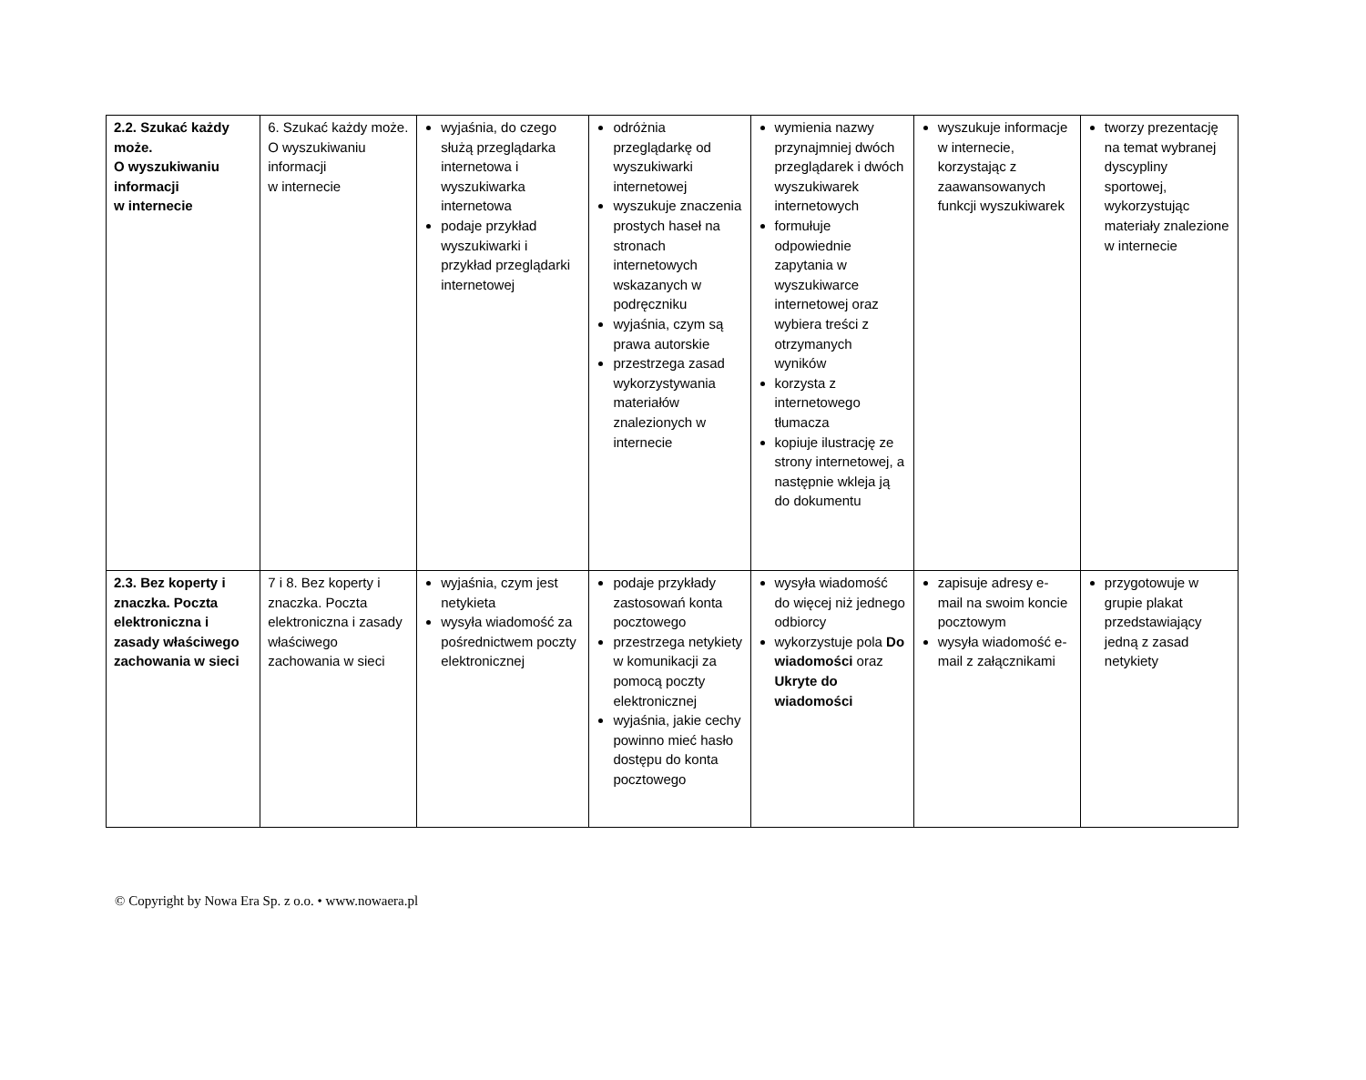| 2.2. Szukać każdy może. O wyszukiwaniu informacji w internecie | 6. Szukać każdy może. O wyszukiwaniu informacji w internecie | wyjaśnia, do czego służą przeglądarka internetowa i wyszukiwarka internetowa podaje przykład wyszukiwarki i przykład przeglądarki internetowej | odróżnia przeglądarkę od wyszukiwarki internetowej wyszukuje znaczenia prostych haseł na stronach internetowych wskazanych w podręczniku wyjaśnia, czym są prawa autorskie przestrzega zasad wykorzystywania materiałów znalezionych w internecie | wymienia nazwy przynajmniej dwóch przeglądarek i dwóch wyszukiwarek internetowych formułuje odpowiednie zapytania w wyszukiwarce internetowej oraz wybiera treści z otrzymanych wyników korzysta z internetowego tłumacza kopiuje ilustrację ze strony internetowej, a następnie wkleja ją do dokumentu | wyszukuje informacje w internecie, korzystając z zaawansowanych funkcji wyszukiwarek | tworzy prezentację na temat wybranej dyscypliny sportowej, wykorzystując materiały znalezione w internecie |
| 2.3. Bez koperty i znaczka. Poczta elektroniczna i zasady właściwego zachowania w sieci | 7 i 8. Bez koperty i znaczka. Poczta elektroniczna i zasady właściwego zachowania w sieci | wyjaśnia, czym jest netykieta wysyła wiadomość za pośrednictwem poczty elektronicznej | podaje przykłady zastosowań konta pocztowego przestrzega netykiety w komunikacji za pomocą poczty elektronicznej wyjaśnia, jakie cechy powinno mieć hasło dostępu do konta pocztowego | wysyła wiadomość do więcej niż jednego odbiorcy wykorzystuje pola Do wiadomości oraz Ukryte do wiadomości | zapisuje adresy e-mail na swoim koncie pocztowym wysyła wiadomość e-mail z załącznikami | przygotowuje w grupie plakat przedstawiający jedną z zasad netykiety |
© Copyright by Nowa Era Sp. z o.o. • www.nowaera.pl